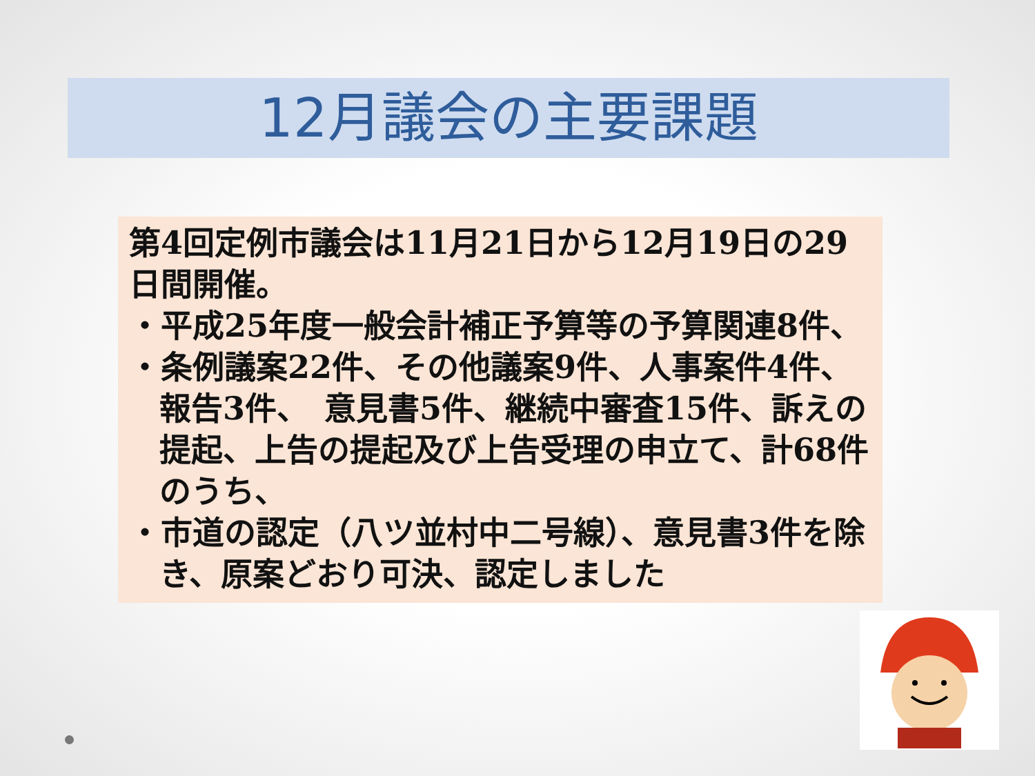12月議会の主要課題
第4回定例市議会は11月21日から12月19日の29日間開催。
・平成25年度一般会計補正予算等の予算関連8件、
・条例議案22件、その他議案9件、人事案件4件、報告3件、　意見書5件、継続中審査15件、訴えの提起、上告の提起及び上告受理の申立て、計68件のうち、
・市道の認定（八ツ並村中二号線）、意見書3件を除き、原案どおり可決、認定しました